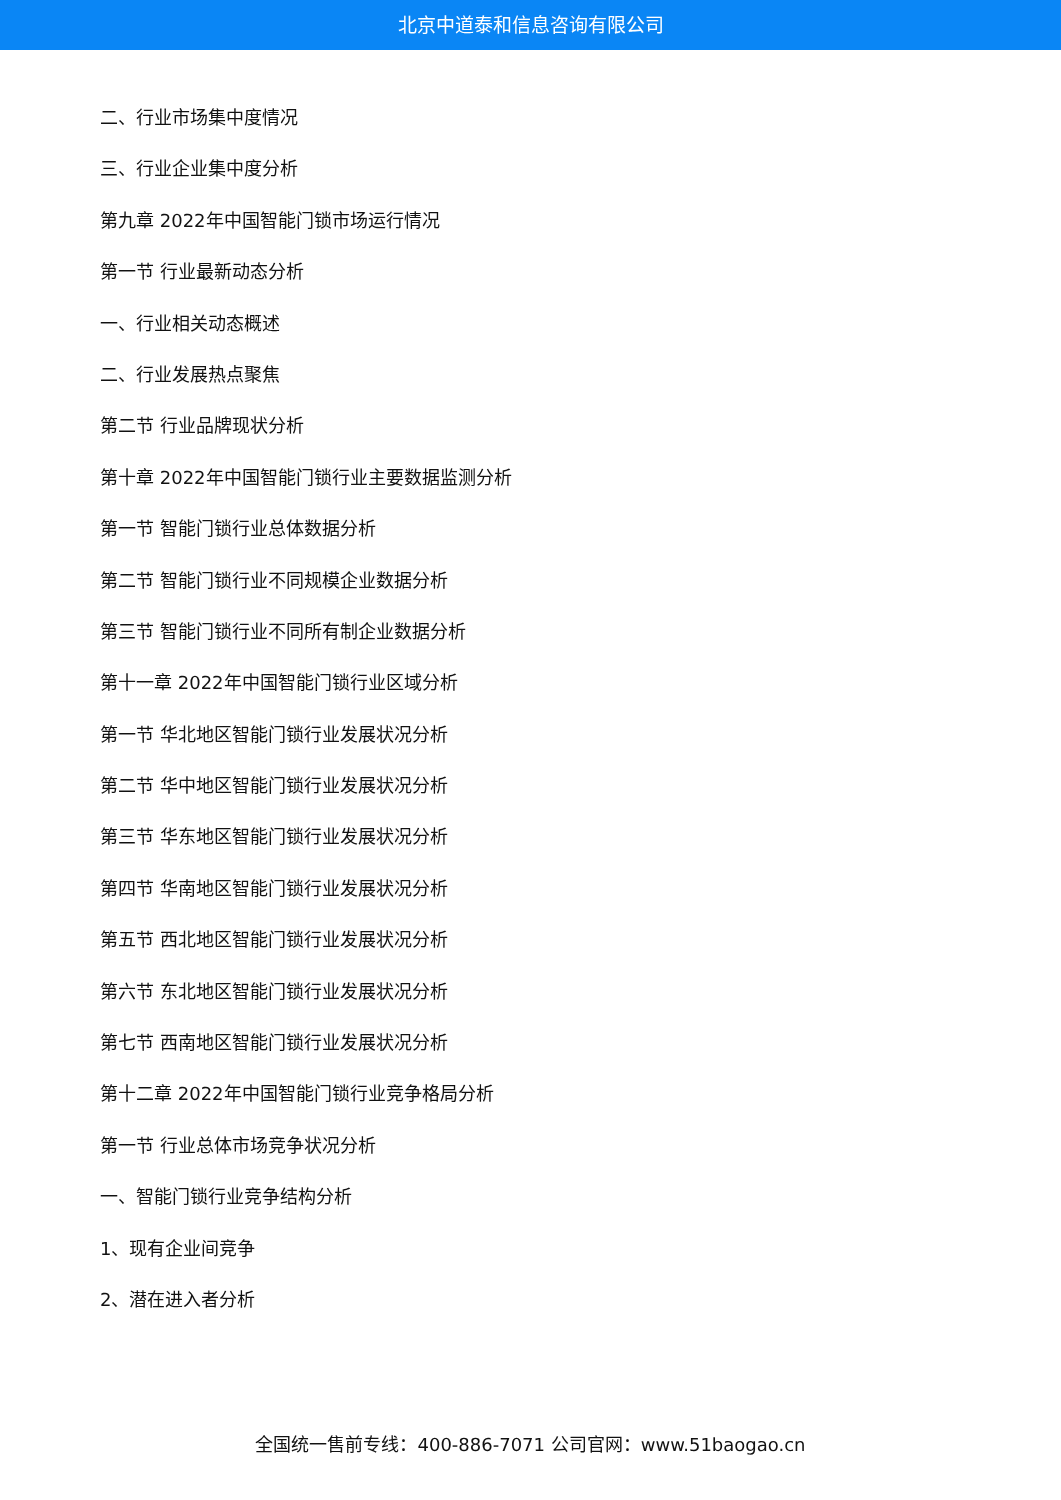北京中道泰和信息咨询有限公司
二、行业市场集中度情况
三、行业企业集中度分析
第九章 2022年中国智能门锁市场运行情况
第一节 行业最新动态分析
一、行业相关动态概述
二、行业发展热点聚焦
第二节 行业品牌现状分析
第十章 2022年中国智能门锁行业主要数据监测分析
第一节 智能门锁行业总体数据分析
第二节 智能门锁行业不同规模企业数据分析
第三节 智能门锁行业不同所有制企业数据分析
第十一章 2022年中国智能门锁行业区域分析
第一节 华北地区智能门锁行业发展状况分析
第二节 华中地区智能门锁行业发展状况分析
第三节 华东地区智能门锁行业发展状况分析
第四节 华南地区智能门锁行业发展状况分析
第五节 西北地区智能门锁行业发展状况分析
第六节 东北地区智能门锁行业发展状况分析
第七节 西南地区智能门锁行业发展状况分析
第十二章 2022年中国智能门锁行业竞争格局分析
第一节 行业总体市场竞争状况分析
一、智能门锁行业竞争结构分析
1、现有企业间竞争
2、潜在进入者分析
全国统一售前专线：400-886-7071 公司官网：www.51baogao.cn